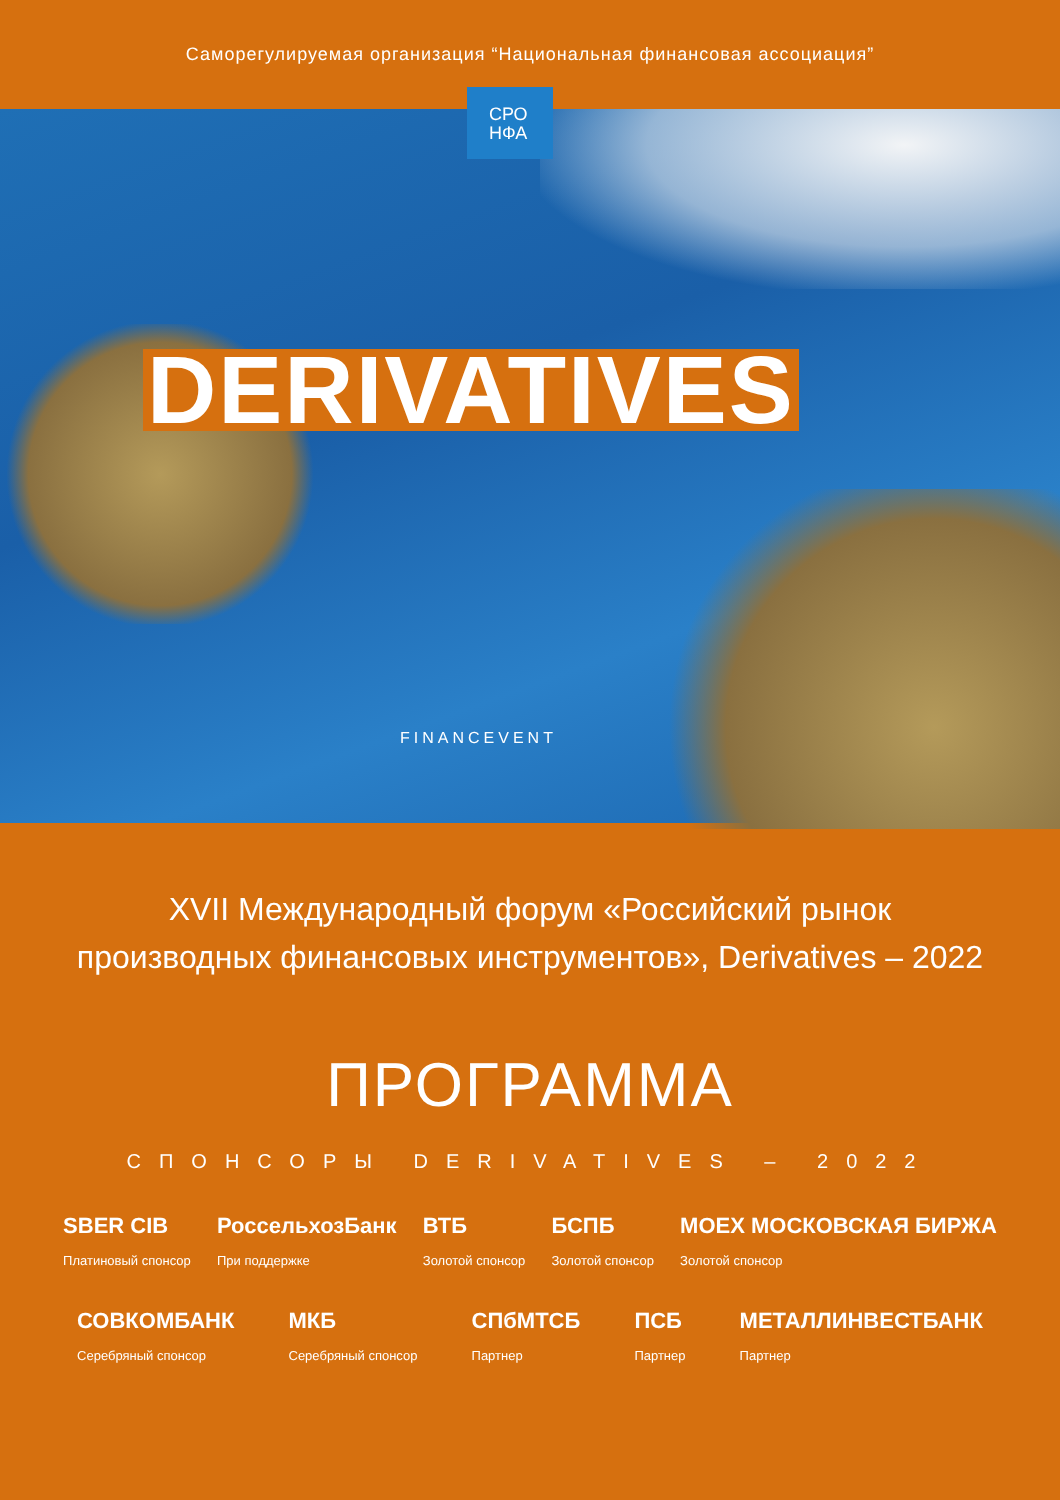Саморегулируемая организация “Национальная финансовая ассоциация”
СРО
НФА
DERIVATIVES
FINANCEVENT
XVII Международный форум «Российский рынок
производных финансовых инструментов», Derivatives – 2022
ПРОГРАММА
СПОНСОРЫ DERIVATIVES – 2022
SBER CIB
Платиновый спонсор
РоссельхозБанк
При поддержке
ВТБ
Золотой спонсор
БСПБ
Золотой спонсор
MOEX МОСКОВСКАЯ БИРЖА
Золотой спонсор
СОВКОМБАНК
Серебряный спонсор
МКБ
Серебряный спонсор
СПбМТСБ
Партнер
ПСБ
Партнер
МЕТАЛЛИНВЕСТБАНК
Партнер